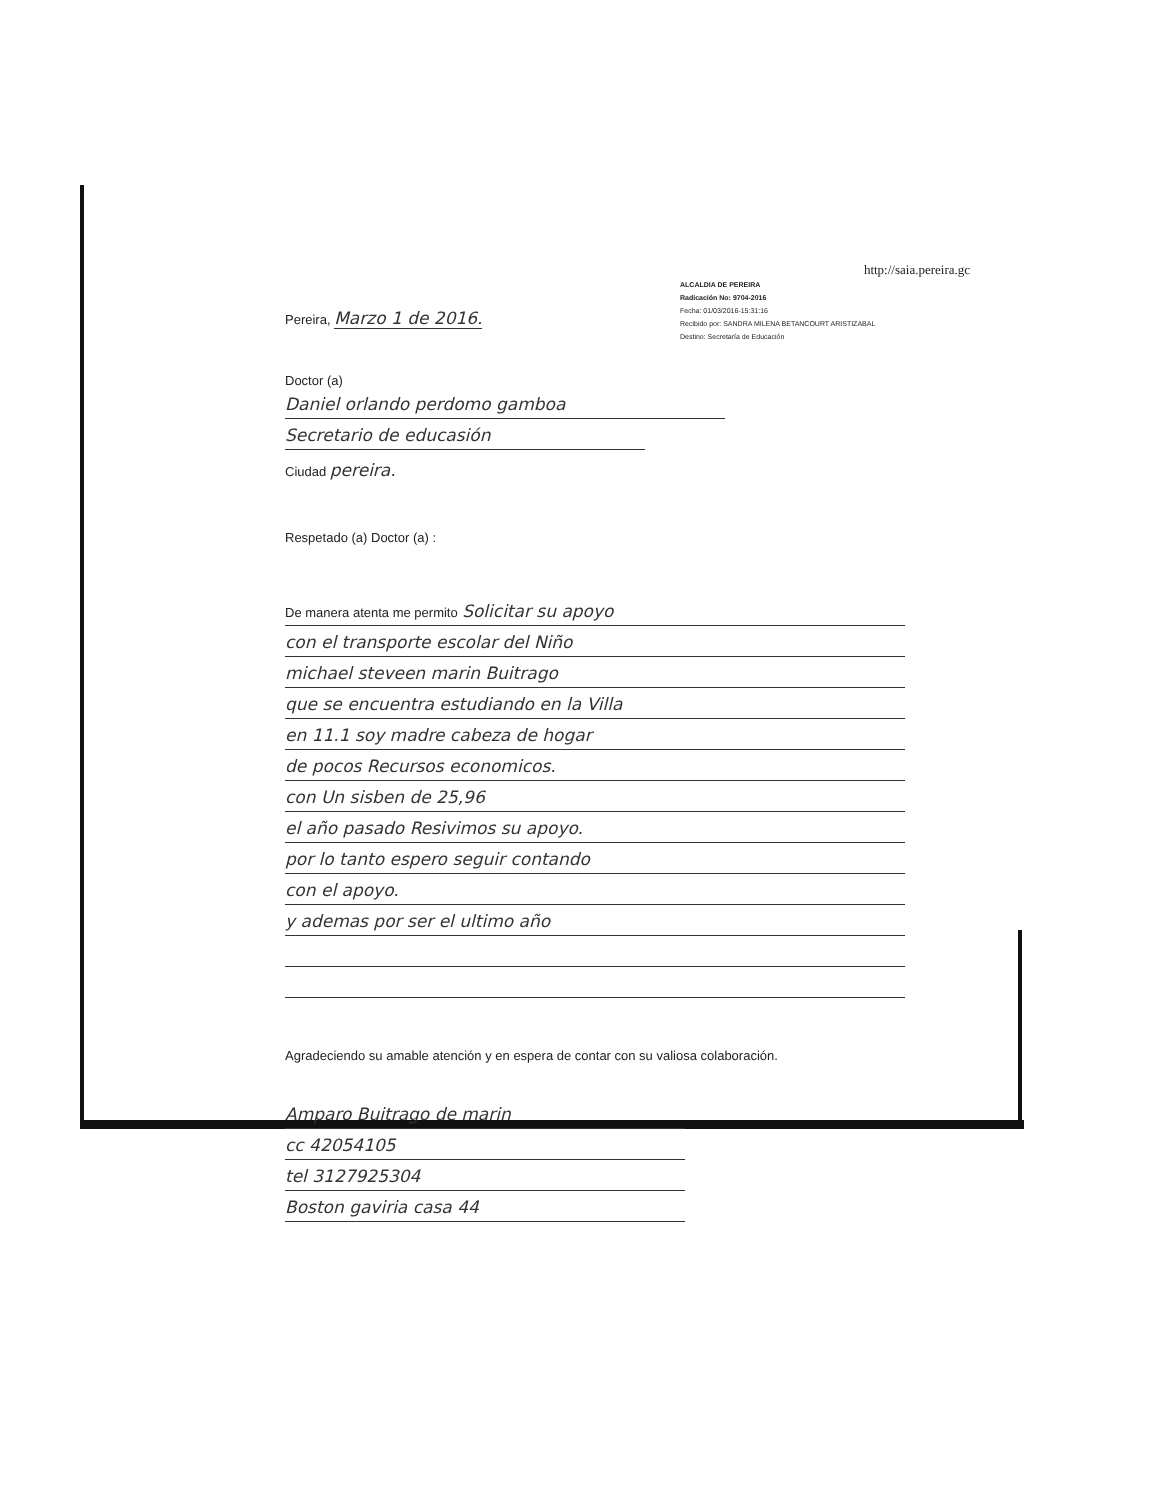http://saia.pereira.gc
ALCALDIA DE PEREIRA
Radicación No: 9704-2016
Fecha: 01/03/2016-15:31:16
Recibido por: SANDRA MILENA BETANCOURT ARISTIZABAL
Destino: Secretaría de Educación
Pereira, Marzo 1 de 2016.
Doctor (a)
Daniel orlando perdomo gamboa
Secretario de educasión
Ciudad pereira.
Respetado (a) Doctor (a) :
De manera atenta me permito Solicitar su apoyo
con el transporte escolar del Niño
michael steveen marin Buitrago
que se encuentra estudiando en la Villa
en 11.1 soy madre cabeza de hogar
de pocos Recursos economicos.
con Un sisben de 25,96
el año pasado Resivimos su apoyo.
por lo tanto espero seguir contando
con el apoyo.
y ademas por ser el ultimo año
Agradeciendo su amable atención y en espera de contar con su valiosa colaboración.
Amparo Buitrago de marin
cc 42054105
tel 3127925304
Boston gaviria casa 44